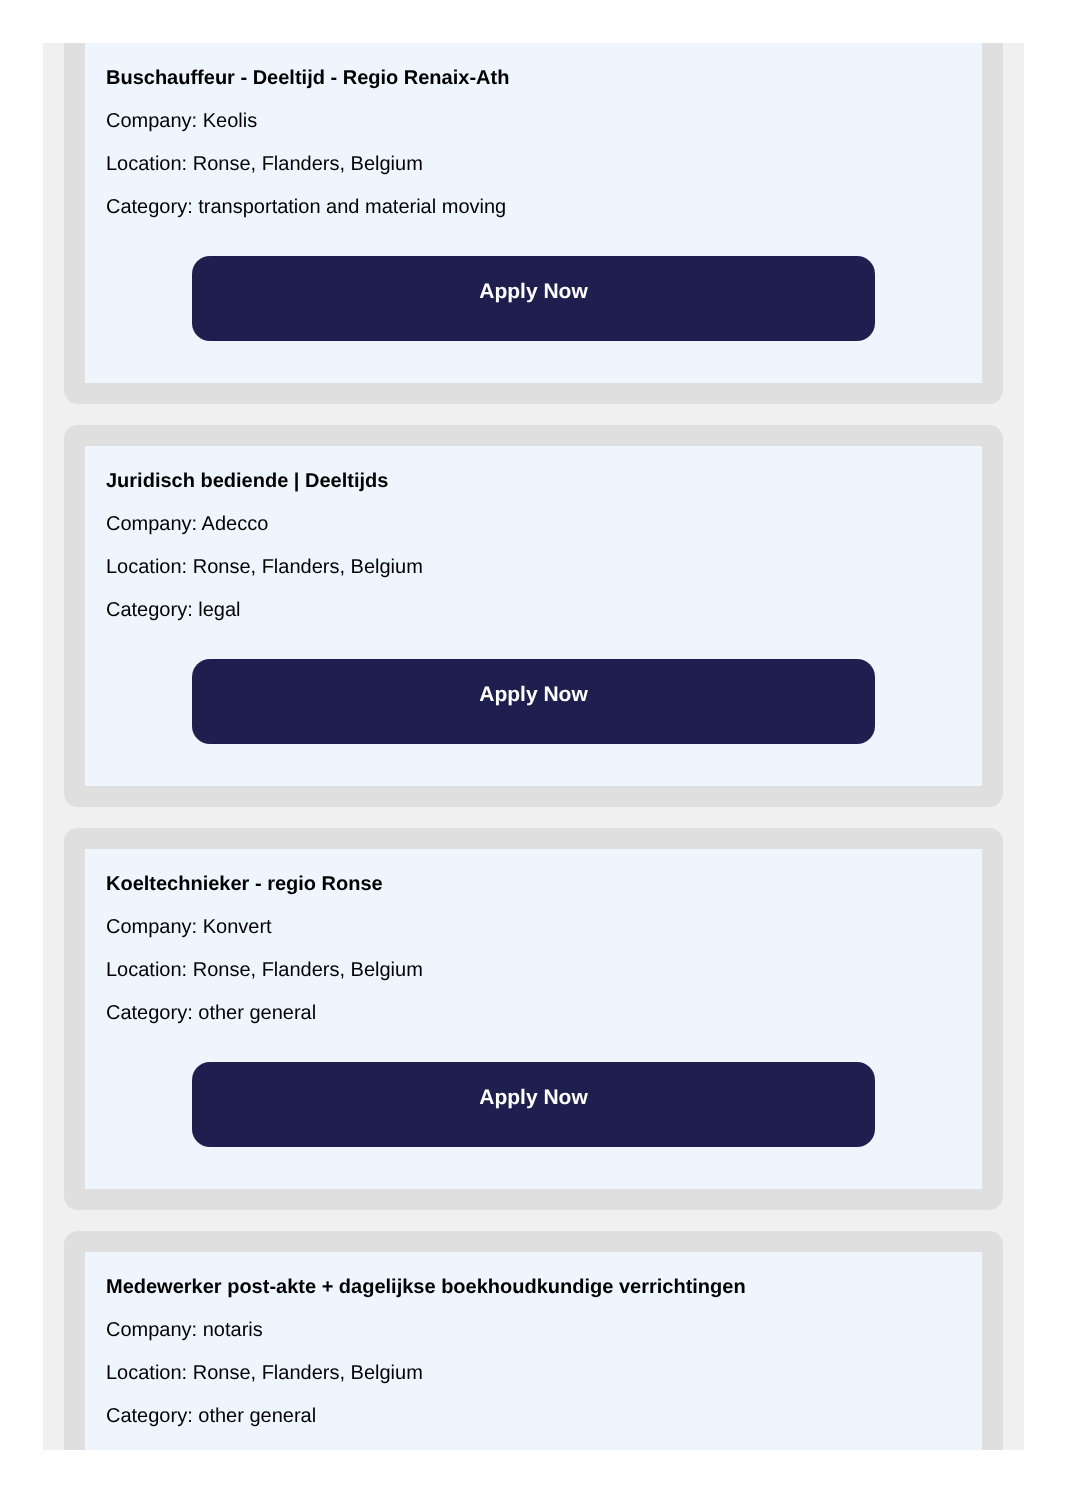Buschauffeur - Deeltijd - Regio Renaix-Ath
Company: Keolis
Location: Ronse, Flanders, Belgium
Category: transportation and material moving
Apply Now
Juridisch bediende | Deeltijds
Company: Adecco
Location: Ronse, Flanders, Belgium
Category: legal
Apply Now
Koeltechnieker - regio Ronse
Company: Konvert
Location: Ronse, Flanders, Belgium
Category: other general
Apply Now
Medewerker post-akte + dagelijkse boekhoudkundige verrichtingen
Company: notaris
Location: Ronse, Flanders, Belgium
Category: other general